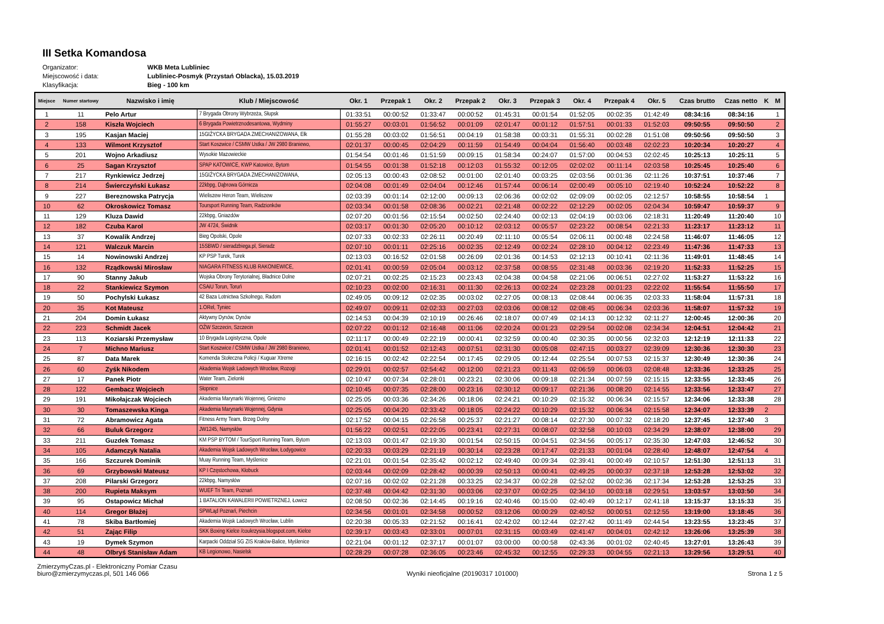III Setka Komandosa
Organizator: WKB Meta Lubliniec
Miejscowość i data: Lubliniec-Posmyk (Przystań Oblacka), 15.03.2019
Klasyfikacja: Bieg - 100 km
| Miejsce | Numer startowy | Nazwisko i imię | Klub / Miejscowość | Okr. 1 | Przepak 1 | Okr. 2 | Przepak 2 | Okr. 3 | Przepak 3 | Okr. 4 | Przepak 4 | Okr. 5 | Czas brutto | Czas netto | K | M |
| --- | --- | --- | --- | --- | --- | --- | --- | --- | --- | --- | --- | --- | --- | --- | --- | --- |
| 1 | 11 | Pelo Artur | 7 Brygada Obrony Wybrzeża, Słupsk | 01:33:51 | 00:00:52 | 01:33:47 | 00:00:52 | 01:45:31 | 00:01:54 | 01:52:05 | 00:02:35 | 01:42:49 | 08:34:16 | 08:34:16 | | 1 |
| 2 | 158 | Kiszła Wojciech | 6 Brygada Powietrznodesantowa, Wydminy | 01:55:27 | 00:03:01 | 01:56:52 | 00:01:09 | 02:01:47 | 00:01:12 | 01:57:51 | 00:01:33 | 01:52:03 | 09:50:55 | 09:50:50 | | 2 |
| 3 | 195 | Kasjan Maciej | 15GIŻYCKA BRYGADA ZMECHANIZOWANA, Ełk | 01:55:28 | 00:03:02 | 01:56:51 | 00:04:19 | 01:58:38 | 00:03:31 | 01:55:31 | 00:02:28 | 01:51:08 | 09:50:56 | 09:50:50 | | 3 |
| 4 | 133 | Wilmont Krzysztof | Start Koszwice / CSMW Ustka / JW 2980 Braniewo, | 02:01:37 | 00:00:45 | 02:04:29 | 00:11:59 | 01:54:49 | 00:04:04 | 01:56:40 | 00:03:48 | 02:02:23 | 10:20:34 | 10:20:27 | | 4 |
| 5 | 201 | Wojno Arkadiusz | Wysokie Mazowieckie | 01:54:54 | 00:01:46 | 01:51:59 | 00:09:15 | 01:58:34 | 00:24:07 | 01:57:00 | 00:04:53 | 02:02:45 | 10:25:13 | 10:25:11 | | 5 |
| 6 | 25 | Sagan Krzysztof | SPAP KATOWICE, KWP Katowice, Bytom | 01:54:55 | 00:01:38 | 01:52:18 | 00:12:03 | 01:55:32 | 00:12:05 | 02:02:02 | 00:11:14 | 02:03:58 | 10:25:45 | 10:25:40 | | 6 |
| 7 | 217 | Rynkiewicz Jedrzej | 15GIŻYCKA BRYGADA ZMECHANIZOWANA, | 02:05:13 | 00:00:43 | 02:08:52 | 00:01:00 | 02:01:40 | 00:03:25 | 02:03:56 | 00:01:36 | 02:11:26 | 10:37:51 | 10:37:46 | | 7 |
| 8 | 214 | Świerczyński Łukasz | 22kbpg, Dąbrowa Górnicza | 02:04:08 | 00:01:49 | 02:04:04 | 00:12:46 | 01:57:44 | 00:06:14 | 02:00:49 | 00:05:10 | 02:19:40 | 10:52:24 | 10:52:22 | | 8 |
| 9 | 227 | Bereznowska Patrycja | Wieliszew Heron Team, Wieliszew | 02:03:39 | 00:01:14 | 02:12:00 | 00:09:13 | 02:06:36 | 00:02:02 | 02:09:09 | 00:02:05 | 02:12:57 | 10:58:55 | 10:58:54 | 1 | |
| 10 | 62 | Okroskowicz Tomasz | Toursport Running Team, Radzionków | 02:03:34 | 00:01:58 | 02:08:36 | 00:02:21 | 02:21:48 | 00:02:22 | 02:12:29 | 00:02:05 | 02:04:34 | 10:59:47 | 10:59:37 | | 9 |
| 11 | 129 | Kluza Dawid | 22kbpg, Gniazdów | 02:07:20 | 00:01:56 | 02:15:54 | 00:02:50 | 02:24:40 | 00:02:13 | 02:04:19 | 00:03:06 | 02:18:31 | 11:20:49 | 11:20:40 | | 10 |
| 12 | 182 | Czuba Karol | JW 4724, Świdnik | 02:03:17 | 00:01:30 | 02:05:20 | 00:10:12 | 02:03:12 | 00:05:57 | 02:23:22 | 00:08:54 | 02:21:33 | 11:23:17 | 11:23:12 | | 11 |
| 13 | 37 | Kowalik Andrzej | Bieg Opolski, Opole | 02:07:33 | 00:02:33 | 02:26:11 | 00:20:49 | 02:11:10 | 00:05:54 | 02:06:11 | 00:00:48 | 02:24:58 | 11:46:07 | 11:46:05 | | 12 |
| 14 | 121 | Walczuk Marcin | 15SBWD / sieradzbiega.pl, Sieradz | 02:07:10 | 00:01:11 | 02:25:16 | 00:02:35 | 02:12:49 | 00:02:24 | 02:28:10 | 00:04:12 | 02:23:49 | 11:47:36 | 11:47:33 | | 13 |
| 15 | 14 | Nowinowski Andrzej | KP PSP Turek, Turek | 02:13:03 | 00:16:52 | 02:01:58 | 00:26:09 | 02:01:36 | 00:14:53 | 02:12:13 | 00:10:41 | 02:11:36 | 11:49:01 | 11:48:45 | | 14 |
| 16 | 132 | Rządkowski Mirosław | NIAGARA FITNESS KLUB RAKONIEWICE, | 02:01:41 | 00:00:59 | 02:05:04 | 00:03:12 | 02:37:58 | 00:08:55 | 02:31:48 | 00:03:36 | 02:19:20 | 11:52:33 | 11:52:25 | | 15 |
| 17 | 90 | Stanny Jakub | Wojska Obrony Terytorialnej, Bładnice Dolne | 02:07:21 | 00:02:25 | 02:15:23 | 00:23:43 | 02:04:38 | 00:04:58 | 02:21:06 | 00:06:51 | 02:27:02 | 11:53:27 | 11:53:22 | | 16 |
| 18 | 22 | Stankiewicz Szymon | CSAiU Torun, Toruń | 02:10:23 | 00:02:00 | 02:16:31 | 00:11:30 | 02:26:13 | 00:02:24 | 02:23:28 | 00:01:23 | 02:22:02 | 11:55:54 | 11:55:50 | | 17 |
| 19 | 50 | Pochylski Łukasz | 42 Baza Lotnictwa Szkolnego, Radom | 02:49:05 | 00:09:12 | 02:02:35 | 00:03:02 | 02:27:05 | 00:08:13 | 02:08:44 | 00:06:35 | 02:03:33 | 11:58:04 | 11:57:31 | | 18 |
| 20 | 35 | Kot Mateusz | 1.ORel, Tyniec | 02:49:07 | 00:09:11 | 02:02:33 | 00:27:03 | 02:03:06 | 00:08:12 | 02:08:45 | 00:06:34 | 02:03:36 | 11:58:07 | 11:57:32 | | 19 |
| 21 | 204 | Domin Łukasz | Aktywny Dynów, Dynów | 02:14:53 | 00:04:39 | 02:10:19 | 00:26:46 | 02:18:07 | 00:07:49 | 02:14:13 | 00:12:32 | 02:11:27 | 12:00:45 | 12:00:36 | | 20 |
| 22 | 223 | Schmidt Jacek | OŻW Szczecin, Szczecin | 02:07:22 | 00:01:12 | 02:16:48 | 00:11:06 | 02:20:24 | 00:01:23 | 02:29:54 | 00:02:08 | 02:34:34 | 12:04:51 | 12:04:42 | | 21 |
| 23 | 113 | Koziarski Przemysław | 10 Brygada Logistyczna, Opole | 02:11:17 | 00:00:49 | 02:22:19 | 00:00:41 | 02:32:59 | 00:00:40 | 02:30:35 | 00:00:56 | 02:32:03 | 12:12:19 | 12:11:33 | | 22 |
| 24 | 7 | Michno Mariusz | Start Koszwice / CSMW Ustka / JW 2980 Braniewo, | 02:01:41 | 00:01:52 | 02:12:43 | 00:07:51 | 02:31:30 | 00:05:08 | 02:47:15 | 00:03:27 | 02:39:09 | 12:30:36 | 12:30:30 | | 23 |
| 25 | 87 | Data Marek | Komenda Stołeczna Policji / Kuguar Xtreme | 02:16:15 | 00:02:42 | 02:22:54 | 00:17:45 | 02:29:05 | 00:12:44 | 02:25:54 | 00:07:53 | 02:15:37 | 12:30:49 | 12:30:36 | | 24 |
| 26 | 60 | Zyśk Nikodem | Akademia Wojsk Ladowych Wrocław, Rozogi | 02:29:01 | 00:02:57 | 02:54:42 | 00:12:00 | 02:21:23 | 00:11:43 | 02:06:59 | 00:06:03 | 02:08:48 | 12:33:36 | 12:33:25 | | 25 |
| 27 | 17 | Panek Piotr | Water Team, Zielonki | 02:10:47 | 00:07:34 | 02:28:01 | 00:23:21 | 02:30:06 | 00:09:18 | 02:21:34 | 00:07:59 | 02:15:15 | 12:33:55 | 12:33:45 | | 26 |
| 28 | 122 | Gembacz Wojciech | Słopnice | 02:10:45 | 00:07:35 | 02:28:00 | 00:23:16 | 02:30:12 | 00:09:17 | 02:21:36 | 00:08:20 | 02:14:55 | 12:33:56 | 12:33:47 | | 27 |
| 29 | 191 | Mikołajczak Wojciech | Akademia Marynarki Wojennej, Gniezno | 02:25:05 | 00:03:36 | 02:34:26 | 00:18:06 | 02:24:21 | 00:10:29 | 02:15:32 | 00:06:34 | 02:15:57 | 12:34:06 | 12:33:38 | | 28 |
| 30 | 30 | Tomaszewska Kinga | Akademia Marynarki Wojennej, Gdynia | 02:25:05 | 00:04:20 | 02:33:42 | 00:18:05 | 02:24:22 | 00:10:29 | 02:15:32 | 00:06:34 | 02:15:58 | 12:34:07 | 12:33:39 | 2 | |
| 31 | 72 | Abramowicz Agata | Fitness Army Team, Brzeg Dolny | 02:17:52 | 00:04:15 | 02:26:58 | 00:25:37 | 02:21:27 | 00:08:14 | 02:27:30 | 00:07:32 | 02:18:20 | 12:37:45 | 12:37:40 | 3 | |
| 32 | 66 | Buluk Grzegorz | JW1245, Namysłów | 01:56:22 | 00:02:51 | 02:22:05 | 00:23:41 | 02:27:31 | 00:08:07 | 02:32:58 | 00:10:03 | 02:34:29 | 12:38:07 | 12:38:00 | | 29 |
| 33 | 211 | Guzdek Tomasz | KM PSP BYTOM / TourSport Running Team, Bytom | 02:13:03 | 00:01:47 | 02:19:30 | 00:01:54 | 02:50:15 | 00:04:51 | 02:34:56 | 00:05:17 | 02:35:30 | 12:47:03 | 12:46:52 | | 30 |
| 34 | 105 | Adamczyk Natalia | Akademia Wojsk Ladowych Wrocław, Łodygowice | 02:20:33 | 00:03:29 | 02:21:19 | 00:30:14 | 02:23:28 | 00:17:47 | 02:21:33 | 00:01:04 | 02:28:40 | 12:48:07 | 12:47:54 | 4 | |
| 35 | 166 | Szczurek Dominik | Muay Running Team, Myślenice | 02:21:01 | 00:01:54 | 02:35:42 | 00:02:12 | 02:49:40 | 00:09:34 | 02:39:41 | 00:00:49 | 02:10:57 | 12:51:30 | 12:51:13 | | 31 |
| 36 | 69 | Grzybowski Mateusz | KP I Częstochowa, Kłobuck | 02:03:44 | 00:02:09 | 02:28:42 | 00:00:39 | 02:50:13 | 00:00:41 | 02:49:25 | 00:00:37 | 02:37:18 | 12:53:28 | 12:53:02 | | 32 |
| 37 | 208 | Pilarski Grzegorz | 22kbpg, Namysłów | 02:07:16 | 00:02:02 | 02:21:28 | 00:33:25 | 02:34:37 | 00:02:28 | 02:52:02 | 00:02:36 | 02:17:34 | 12:53:28 | 12:53:25 | | 33 |
| 38 | 200 | Rupieta Maksym | WUEF Tri Team, Poznań | 02:37:48 | 00:04:42 | 02:31:30 | 00:03:06 | 02:37:07 | 00:02:25 | 02:34:10 | 00:03:18 | 02:29:51 | 13:03:57 | 13:03:50 | | 34 |
| 39 | 95 | Ostapowicz Michał | 1 BATALION KAWALERII POWIETRZNEJ, Łowicz | 02:08:50 | 00:02:36 | 02:14:45 | 00:19:16 | 02:40:46 | 00:15:00 | 02:40:49 | 00:12:17 | 02:41:18 | 13:15:37 | 13:15:33 | | 35 |
| 40 | 114 | Gregor Błażej | SPWLąd Poznań, Piechcin | 02:34:56 | 00:01:01 | 02:34:58 | 00:00:52 | 03:12:06 | 00:00:29 | 02:40:52 | 00:00:51 | 02:12:55 | 13:19:00 | 13:18:45 | | 36 |
| 41 | 78 | Skiba Bartłomiej | Akademia Wojsk Ladowych Wrocław, Lublin | 02:20:38 | 00:05:33 | 02:21:52 | 00:16:41 | 02:42:02 | 00:12:44 | 02:27:42 | 00:11:49 | 02:44:54 | 13:23:55 | 13:23:45 | | 37 |
| 42 | 51 | Zając Filip | SKK Boxing Kielce /coukrzysia.blogspot.com, Kielce | 02:39:17 | 00:03:43 | 02:33:01 | 00:07:01 | 02:31:15 | 00:03:49 | 02:41:47 | 00:04:01 | 02:42:12 | 13:26:06 | 13:25:39 | | 38 |
| 43 | 19 | Dymek Szymon | Karpacki Oddział SG ZIS Kraków-Balice, Myślenice | 02:21:04 | 00:01:12 | 02:37:17 | 00:01:07 | 03:00:00 | 00:00:58 | 02:43:36 | 00:01:02 | 02:40:45 | 13:27:01 | 13:26:43 | | 39 |
| 44 | 48 | Olbryś Stanisław Adam | KB Legionowo, Nasielsk | 02:28:29 | 00:07:28 | 02:36:05 | 00:23:46 | 02:45:32 | 00:12:55 | 02:29:33 | 00:04:55 | 02:21:13 | 13:29:56 | 13:29:51 | | 40 |
ZmierzymyCzas.pl - Elektroniczny Pomiar Czasu
biuro@zmierzymyczas.pl, 501 146 066
Wyniki nieoficjalne (20190317 101000)
Strona 1 z 5